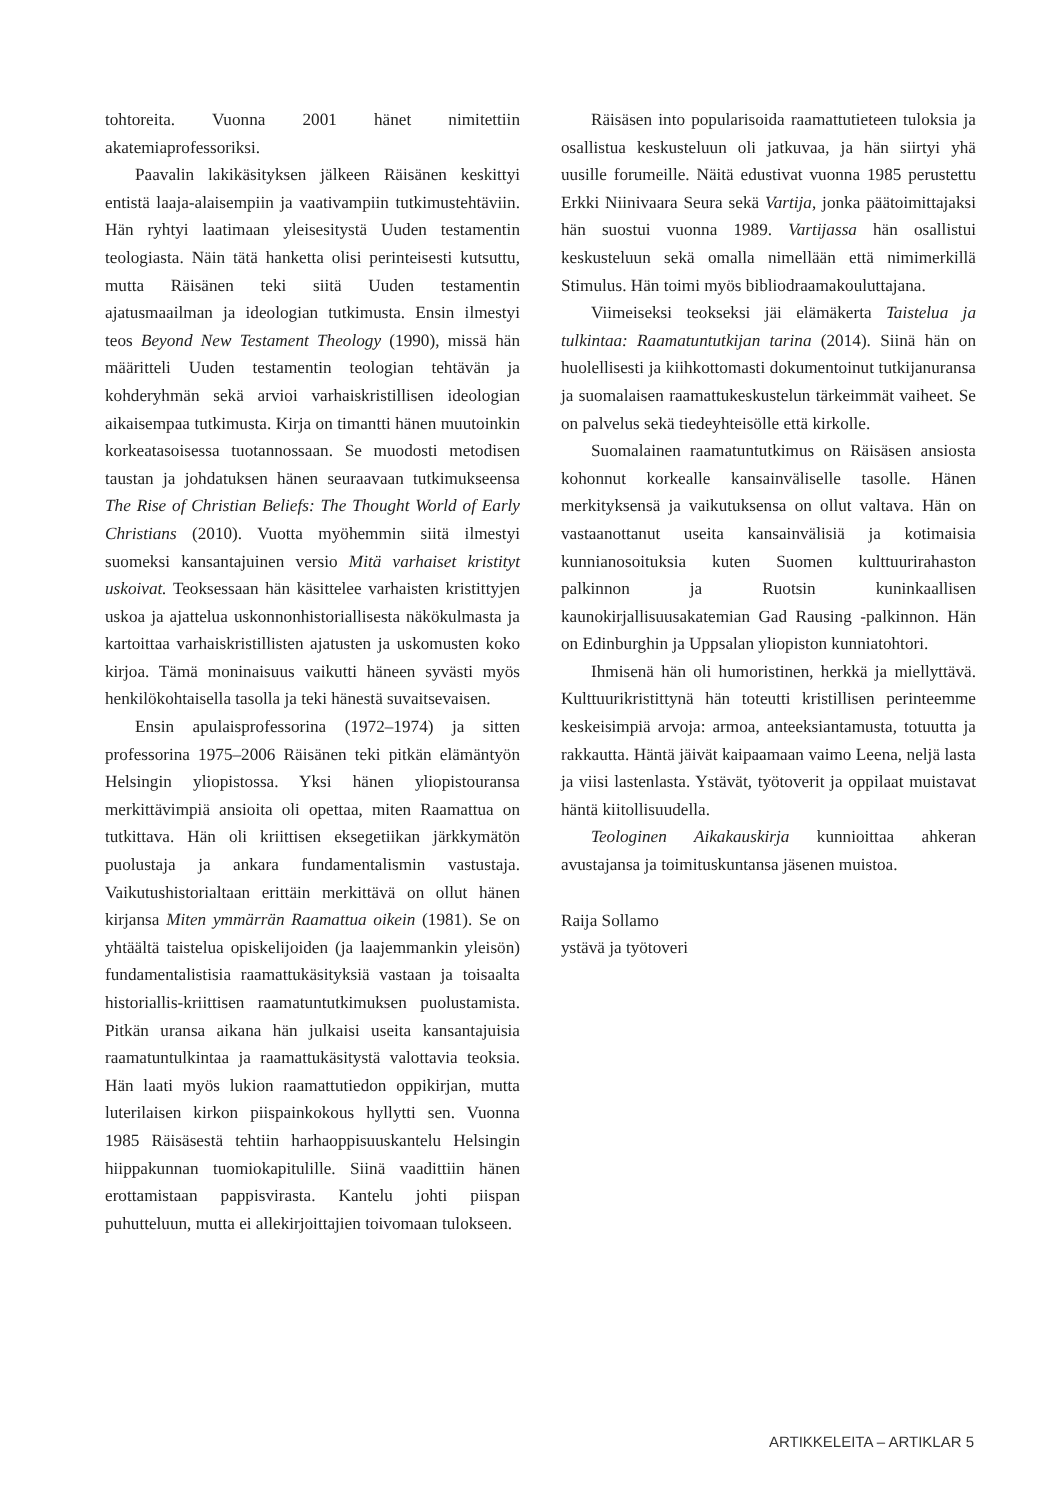tohtoreita. Vuonna 2001 hänet nimitettiin akatemiaprofessoriksi.
Paavalin lakikäsityksen jälkeen Räisänen keskittyi entistä laaja-alaisempiin ja vaativampiin tutkimustehtäviin. Hän ryhtyi laatimaan yleisesitystä Uuden testamentin teologiasta. Näin tätä hanketta olisi perinteisesti kutsuttu, mutta Räisänen teki siitä Uuden testamentin ajatusmaailman ja ideologian tutkimusta. Ensin ilmestyi teos Beyond New Testament Theology (1990), missä hän määritteli Uuden testamentin teologian tehtävän ja kohderyhmän sekä arvioi varhaiskristillisen ideologian aikaisempaa tutkimusta. Kirja on timantti hänen muutoinkin korkeatasoisessa tuotannossaan. Se muodosti metodisen taustan ja johdatuksen hänen seuraavaan tutkimukseensa The Rise of Christian Beliefs: The Thought World of Early Christians (2010). Vuotta myöhemmin siitä ilmestyi suomeksi kansantajuinen versio Mitä varhaiset kristityt uskoivat. Teoksessaan hän käsittelee varhaisten kristittyjen uskoa ja ajattelua uskonnonhistoriallisesta näkökulmasta ja kartoittaa varhaiskristillisten ajatusten ja uskomusten koko kirjoa. Tämä moninaisuus vaikutti häneen syvästi myös henkilökohtaisella tasolla ja teki hänestä suvaitsevaisen.
Ensin apulaisprofessorina (1972–1974) ja sitten professorina 1975–2006 Räisänen teki pitkän elämäntyön Helsingin yliopistossa. Yksi hänen yliopistouransa merkittävimpiä ansioita oli opettaa, miten Raamattua on tutkittava. Hän oli kriittisen eksegetiikan järkkymätön puolustaja ja ankara fundamentalismin vastustaja. Vaikutushistorialtaan erittäin merkittävä on ollut hänen kirjansa Miten ymmärrän Raamattua oikein (1981). Se on yhtäältä taistelua opiskelijoiden (ja laajemmankin yleisön) fundamentalistisia raamattukäsityksiä vastaan ja toisaalta historiallis-kriittisen raamatuntutkimuksen puolustamista. Pitkän uransa aikana hän julkaisi useita kansantajuisia raamatuntulkintaa ja raamattukäsitystä valottavia teoksia. Hän laati myös lukion raamattutiedon oppikirjan, mutta luterilaisen kirkon piispainkokous hyllytti sen. Vuonna 1985 Räisäsestä tehtiin harhaoppisuuskantelu Helsingin hiippakunnan tuomiokapitulille. Siinä vaadittiin hänen erottamistaan pappisvirasta. Kantelu johti piispan puhutteluun, mutta ei allekirjoittajien toivomaan tulokseen.
Räisäsen into popularisoida raamattutieteen tuloksia ja osallistua keskusteluun oli jatkuvaa, ja hän siirtyi yhä uusille forumeille. Näitä edustivat vuonna 1985 perustettu Erkki Niinivaara Seura sekä Vartija, jonka päätoimittajaksi hän suostui vuonna 1989. Vartijassa hän osallistui keskusteluun sekä omalla nimellään että nimimerkillä Stimulus. Hän toimi myös bibliodraamakouluttajana.
Viimeiseksi teokseksi jäi elämäkerta Taistelua ja tulkintaa: Raamatuntutkijan tarina (2014). Siinä hän on huolellisesti ja kiihkottomasti dokumentoinut tutkijanuransa ja suomalaisen raamattukeskustelun tärkeimmät vaiheet. Se on palvelus sekä tiedeyhteisölle että kirkolle.
Suomalainen raamatuntutkimus on Räisäsen ansiosta kohonnut korkealle kansainväliselle tasolle. Hänen merkityksensä ja vaikutuksensa on ollut valtava. Hän on vastaanottanut useita kansainvälisiä ja kotimaisia kunnianosoituksia kuten Suomen kulttuurirahaston palkinnon ja Ruotsin kuninkaallisen kaunokirjallisuusakatemian Gad Rausing -palkinnon. Hän on Edinburghin ja Uppsalan yliopiston kunniatohtori.
Ihmisenä hän oli humoristinen, herkkä ja miellyttävä. Kulttuurikristittynä hän toteutti kristillisen perinteemme keskeisimpiä arvoja: armoa, anteeksiantamusta, totuutta ja rakkautta. Häntä jäivät kaipaamaan vaimo Leena, neljä lasta ja viisi lastenlasta. Ystävät, työtoverit ja oppilaat muistavat häntä kiitollisuudella.
Teologinen Aikakauskirja kunnioittaa ahkeran avustajansa ja toimituskuntansa jäsenen muistoa.
Raija Sollamo
ystävä ja työtoveri
ARTIKKELEITA – ARTIKLAR 5